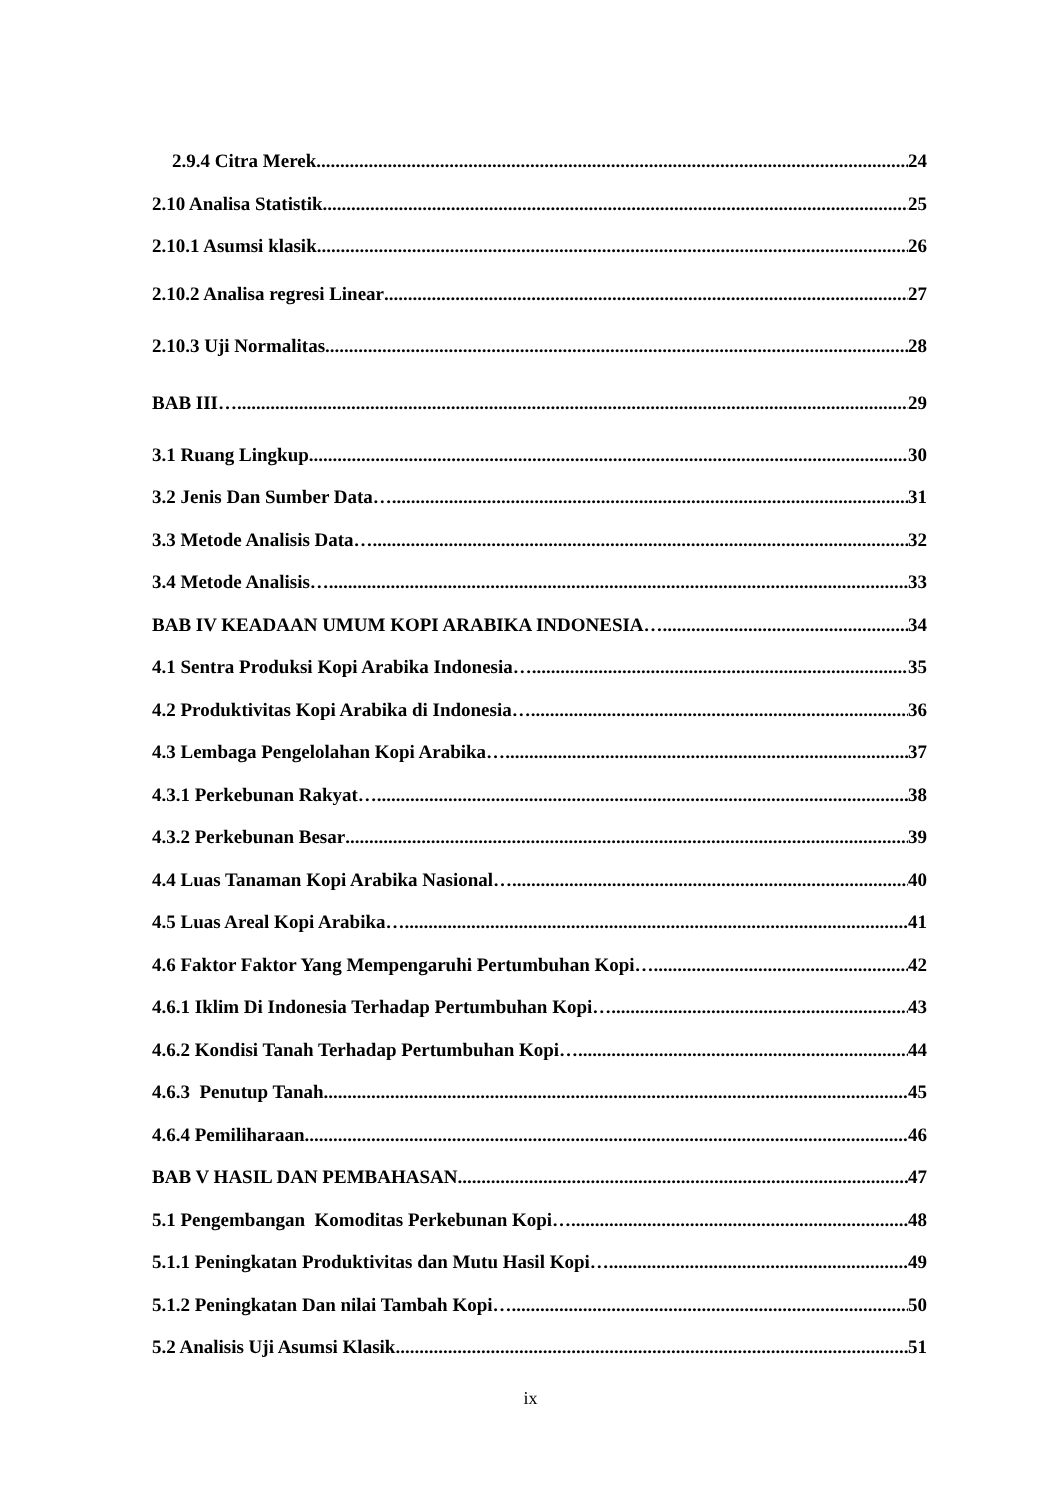2.9.4 Citra Merek 24
2.10 Analisa Statistik 25
2.10.1 Asumsi klasik 26
2.10.2 Analisa regresi Linear 27
2.10.3 Uji Normalitas 28
BAB III… 29
3.1 Ruang Lingkup 30
3.2 Jenis Dan Sumber Data… 31
3.3 Metode Analisis Data… 32
3.4 Metode Analisis… 33
BAB IV KEADAAN UMUM KOPI ARABIKA INDONESIA… 34
4.1 Sentra Produksi Kopi Arabika Indonesia… 35
4.2 Produktivitas Kopi Arabika di Indonesia… 36
4.3 Lembaga Pengelolahan Kopi Arabika… 37
4.3.1 Perkebunan Rakyat… 38
4.3.2 Perkebunan Besar 39
4.4 Luas Tanaman Kopi Arabika Nasional… 40
4.5 Luas Areal Kopi Arabika… 41
4.6 Faktor Faktor Yang Mempengaruhi Pertumbuhan Kopi… 42
4.6.1 Iklim Di Indonesia Terhadap Pertumbuhan Kopi… 43
4.6.2 Kondisi Tanah Terhadap Pertumbuhan Kopi… 44
4.6.3 Penutup Tanah 45
4.6.4 Pemiliharaan 46
BAB V HASIL DAN PEMBAHASAN 47
5.1 Pengembangan Komoditas Perkebunan Kopi… 48
5.1.1 Peningkatan Produktivitas dan Mutu Hasil Kopi… 49
5.1.2 Peningkatan Dan nilai Tambah Kopi… 50
5.2 Analisis Uji Asumsi Klasik 51
ix